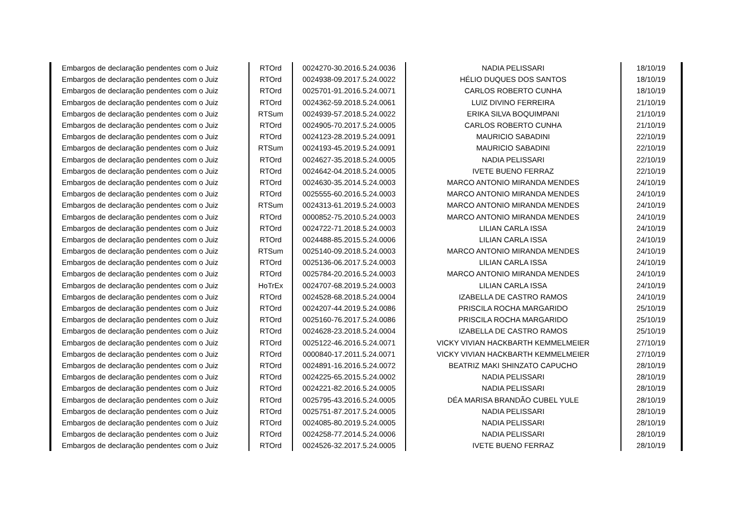| Embargos de declaração pendentes com o Juiz | RTOrd | 0024270-30.2016.5.24.0036 | NADIA PELISSARI | 18/10/19 |
| Embargos de declaração pendentes com o Juiz | RTOrd | 0024938-09.2017.5.24.0022 | HÉLIO DUQUES DOS SANTOS | 18/10/19 |
| Embargos de declaração pendentes com o Juiz | RTOrd | 0025701-91.2016.5.24.0071 | CARLOS ROBERTO CUNHA | 18/10/19 |
| Embargos de declaração pendentes com o Juiz | RTOrd | 0024362-59.2018.5.24.0061 | LUIZ DIVINO FERREIRA | 21/10/19 |
| Embargos de declaração pendentes com o Juiz | RTSum | 0024939-57.2018.5.24.0022 | ERIKA SILVA BOQUIMPANI | 21/10/19 |
| Embargos de declaração pendentes com o Juiz | RTOrd | 0024905-70.2017.5.24.0005 | CARLOS ROBERTO CUNHA | 21/10/19 |
| Embargos de declaração pendentes com o Juiz | RTOrd | 0024123-28.2019.5.24.0091 | MAURICIO SABADINI | 22/10/19 |
| Embargos de declaração pendentes com o Juiz | RTSum | 0024193-45.2019.5.24.0091 | MAURICIO SABADINI | 22/10/19 |
| Embargos de declaração pendentes com o Juiz | RTOrd | 0024627-35.2018.5.24.0005 | NADIA PELISSARI | 22/10/19 |
| Embargos de declaração pendentes com o Juiz | RTOrd | 0024642-04.2018.5.24.0005 | IVETE BUENO FERRAZ | 22/10/19 |
| Embargos de declaração pendentes com o Juiz | RTOrd | 0024630-35.2014.5.24.0003 | MARCO ANTONIO MIRANDA MENDES | 24/10/19 |
| Embargos de declaração pendentes com o Juiz | RTOrd | 0025555-60.2016.5.24.0003 | MARCO ANTONIO MIRANDA MENDES | 24/10/19 |
| Embargos de declaração pendentes com o Juiz | RTSum | 0024313-61.2019.5.24.0003 | MARCO ANTONIO MIRANDA MENDES | 24/10/19 |
| Embargos de declaração pendentes com o Juiz | RTOrd | 0000852-75.2010.5.24.0003 | MARCO ANTONIO MIRANDA MENDES | 24/10/19 |
| Embargos de declaração pendentes com o Juiz | RTOrd | 0024722-71.2018.5.24.0003 | LILIAN CARLA ISSA | 24/10/19 |
| Embargos de declaração pendentes com o Juiz | RTOrd | 0024488-85.2015.5.24.0006 | LILIAN CARLA ISSA | 24/10/19 |
| Embargos de declaração pendentes com o Juiz | RTSum | 0025140-09.2018.5.24.0003 | MARCO ANTONIO MIRANDA MENDES | 24/10/19 |
| Embargos de declaração pendentes com o Juiz | RTOrd | 0025136-06.2017.5.24.0003 | LILIAN CARLA ISSA | 24/10/19 |
| Embargos de declaração pendentes com o Juiz | RTOrd | 0025784-20.2016.5.24.0003 | MARCO ANTONIO MIRANDA MENDES | 24/10/19 |
| Embargos de declaração pendentes com o Juiz | HoTrEx | 0024707-68.2019.5.24.0003 | LILIAN CARLA ISSA | 24/10/19 |
| Embargos de declaração pendentes com o Juiz | RTOrd | 0024528-68.2018.5.24.0004 | IZABELLA DE CASTRO RAMOS | 24/10/19 |
| Embargos de declaração pendentes com o Juiz | RTOrd | 0024207-44.2019.5.24.0086 | PRISCILA ROCHA MARGARIDO | 25/10/19 |
| Embargos de declaração pendentes com o Juiz | RTOrd | 0025160-76.2017.5.24.0086 | PRISCILA ROCHA MARGARIDO | 25/10/19 |
| Embargos de declaração pendentes com o Juiz | RTOrd | 0024628-23.2018.5.24.0004 | IZABELLA DE CASTRO RAMOS | 25/10/19 |
| Embargos de declaração pendentes com o Juiz | RTOrd | 0025122-46.2016.5.24.0071 | VICKY VIVIAN HACKBARTH KEMMELMEIER | 27/10/19 |
| Embargos de declaração pendentes com o Juiz | RTOrd | 0000840-17.2011.5.24.0071 | VICKY VIVIAN HACKBARTH KEMMELMEIER | 27/10/19 |
| Embargos de declaração pendentes com o Juiz | RTOrd | 0024891-16.2016.5.24.0072 | BEATRIZ MAKI SHINZATO CAPUCHO | 28/10/19 |
| Embargos de declaração pendentes com o Juiz | RTOrd | 0024225-65.2015.5.24.0002 | NADIA PELISSARI | 28/10/19 |
| Embargos de declaração pendentes com o Juiz | RTOrd | 0024221-82.2016.5.24.0005 | NADIA PELISSARI | 28/10/19 |
| Embargos de declaração pendentes com o Juiz | RTOrd | 0025795-43.2016.5.24.0005 | DÉA MARISA BRANDÃO CUBEL YULE | 28/10/19 |
| Embargos de declaração pendentes com o Juiz | RTOrd | 0025751-87.2017.5.24.0005 | NADIA PELISSARI | 28/10/19 |
| Embargos de declaração pendentes com o Juiz | RTOrd | 0024085-80.2019.5.24.0005 | NADIA PELISSARI | 28/10/19 |
| Embargos de declaração pendentes com o Juiz | RTOrd | 0024258-77.2014.5.24.0006 | NADIA PELISSARI | 28/10/19 |
| Embargos de declaração pendentes com o Juiz | RTOrd | 0024526-32.2017.5.24.0005 | IVETE BUENO FERRAZ | 28/10/19 |